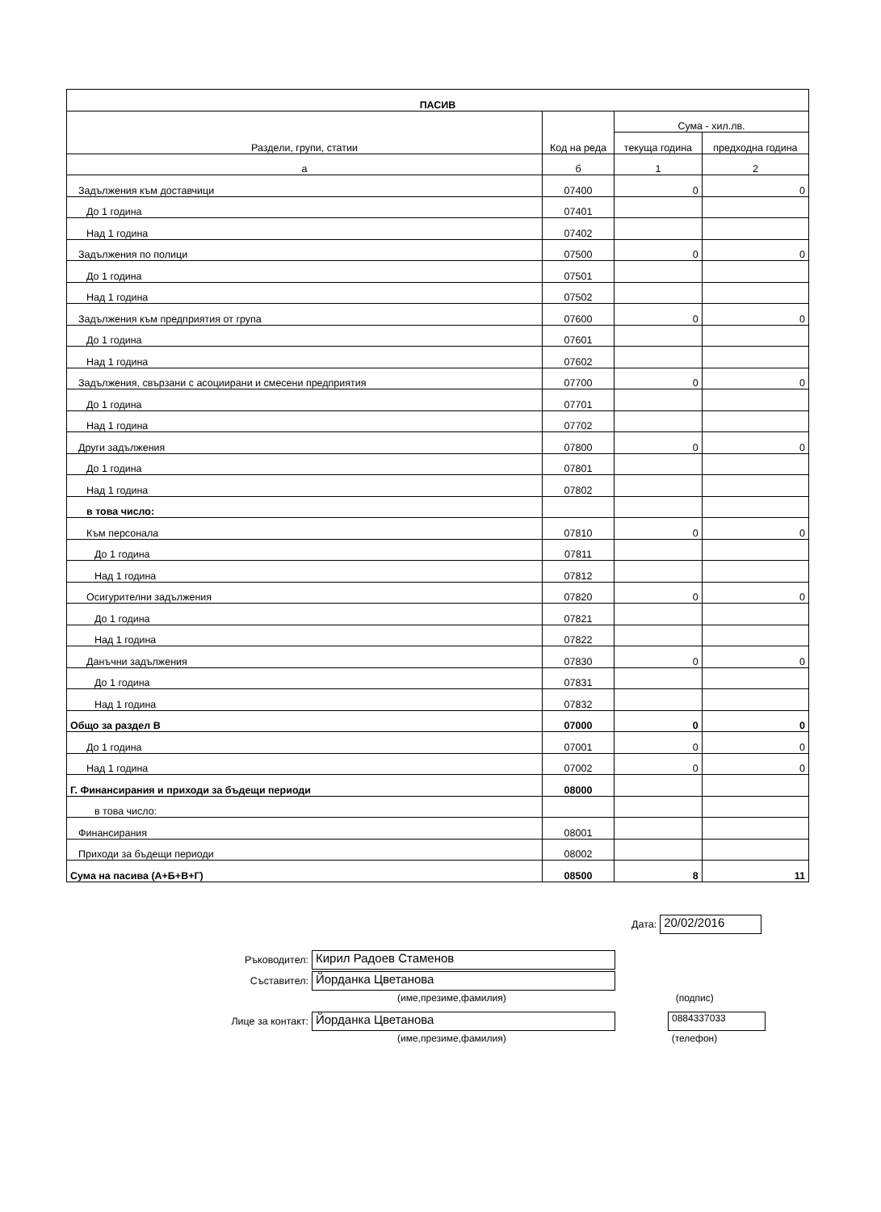| ПАСИВ | | | |
| --- | --- | --- | --- |
| Раздели, групи, статии | Код на реда | Сума - хил.лв. | |
| | | текуща година | предходна година |
| а | б | 1 | 2 |
| Задължения към доставчици | 07400 | 0 | 0 |
| До 1 година | 07401 | | |
| Над 1 година | 07402 | | |
| Задължения по полици | 07500 | 0 | 0 |
| До 1 година | 07501 | | |
| Над 1 година | 07502 | | |
| Задължения към предприятия от група | 07600 | 0 | 0 |
| До 1 година | 07601 | | |
| Над 1 година | 07602 | | |
| Задължения, свързани с асоциирани и смесени предприятия | 07700 | 0 | 0 |
| До 1 година | 07701 | | |
| Над 1 година | 07702 | | |
| Други задължения | 07800 | 0 | 0 |
| До 1 година | 07801 | | |
| Над 1 година | 07802 | | |
| в това число: | | | |
| Към персонала | 07810 | 0 | 0 |
| До 1 година | 07811 | | |
| Над 1 година | 07812 | | |
| Осигурителни задължения | 07820 | 0 | 0 |
| До 1 година | 07821 | | |
| Над 1 година | 07822 | | |
| Данъчни задължения | 07830 | 0 | 0 |
| До 1 година | 07831 | | |
| Над 1 година | 07832 | | |
| Общо за раздел В | 07000 | 0 | 0 |
| До 1 година | 07001 | 0 | 0 |
| Над 1 година | 07002 | 0 | 0 |
| Г. Финансирания и приходи за бъдещи периоди | 08000 | | |
| в това число: | | | |
| Финансирания | 08001 | | |
| Приходи за бъдещи периоди | 08002 | | |
| Сума на пасива (А+Б+В+Г) | 08500 | 8 | 11 |
Дата: 20/02/2016
Ръководител: Кирил Радоев Стаменов
Съставител: Йорданка Цветанова
(име,презиме,фамилия) (подпис)
Лице за контакт: Йорданка Цветанова 0884337033
(име,презиме,фамилия) (телефон)